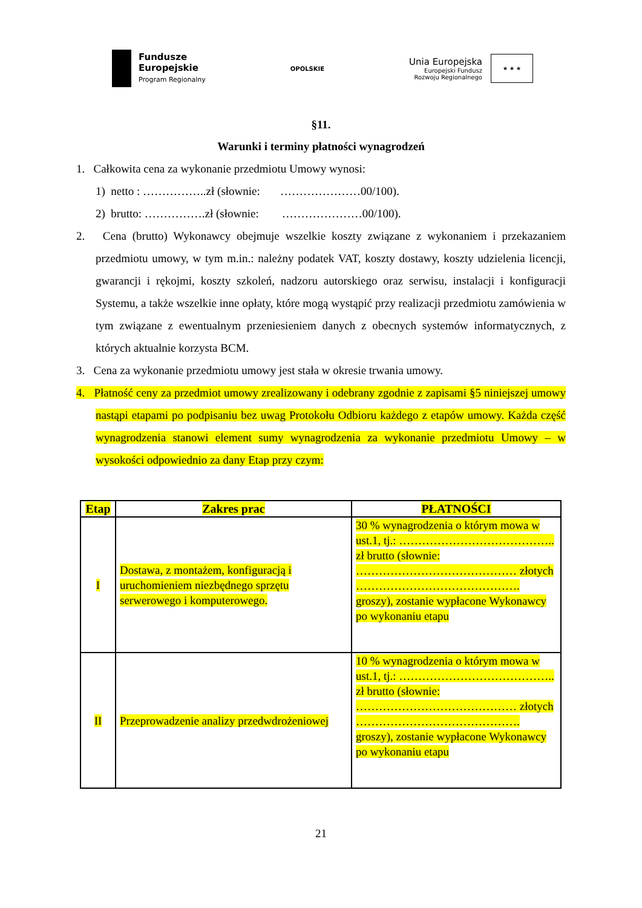Fundusze
Europejskie
Program Regionalny
OPOLSKIE
Unia Europejska
Europejski Fundusz
Rozwoju Regionalnego
★ ★ ★
§11.
Warunki i terminy płatności wynagrodzeń
1. Całkowita cena za wykonanie przedmiotu Umowy wynosi:
1) netto : ……………..zł (słownie: …………………00/100).
2) brutto: …………….zł (słownie: …………………00/100).
2. Cena (brutto) Wykonawcy obejmuje wszelkie koszty związane z wykonaniem i przekazaniem przedmiotu umowy, w tym m.in.: należny podatek VAT, koszty dostawy, koszty udzielenia licencji, gwarancji i rękojmi, koszty szkoleń, nadzoru autorskiego oraz serwisu, instalacji i konfiguracji Systemu, a także wszelkie inne opłaty, które mogą wystąpić przy realizacji przedmiotu zamówienia w tym związane z ewentualnym przeniesieniem danych z obecnych systemów informatycznych, z których aktualnie korzysta BCM.
3. Cena za wykonanie przedmiotu umowy jest stała w okresie trwania umowy.
4. Płatność ceny za przedmiot umowy zrealizowany i odebrany zgodnie z zapisami §5 niniejszej umowy nastąpi etapami po podpisaniu bez uwag Protokołu Odbioru każdego z etapów umowy. Każda część wynagrodzenia stanowi element sumy wynagrodzenia za wykonanie przedmiotu Umowy – w wysokości odpowiednio za dany Etap przy czym:
| Etap | Zakres prac | PŁATNOŚCI |
| --- | --- | --- |
| I | Dostawa, z montażem, konfiguracją i uruchomieniem niezbędnego sprzętu serwerowego i komputerowego. | 30 % wynagrodzenia o którym mowa w ust.1, tj.: ………………………………….. zł brutto (słownie: …………………………………… złotych ……………………………………. groszy), zostanie wypłacone Wykonawcy po wykonaniu etapu |
| II | Przeprowadzenie analizy przedwdrożeniowej | 10 % wynagrodzenia o którym mowa w ust.1, tj.: ………………………………….. zł brutto (słownie: …………………………………… złotych ……………………………………. groszy), zostanie wypłacone Wykonawcy po wykonaniu etapu |
21